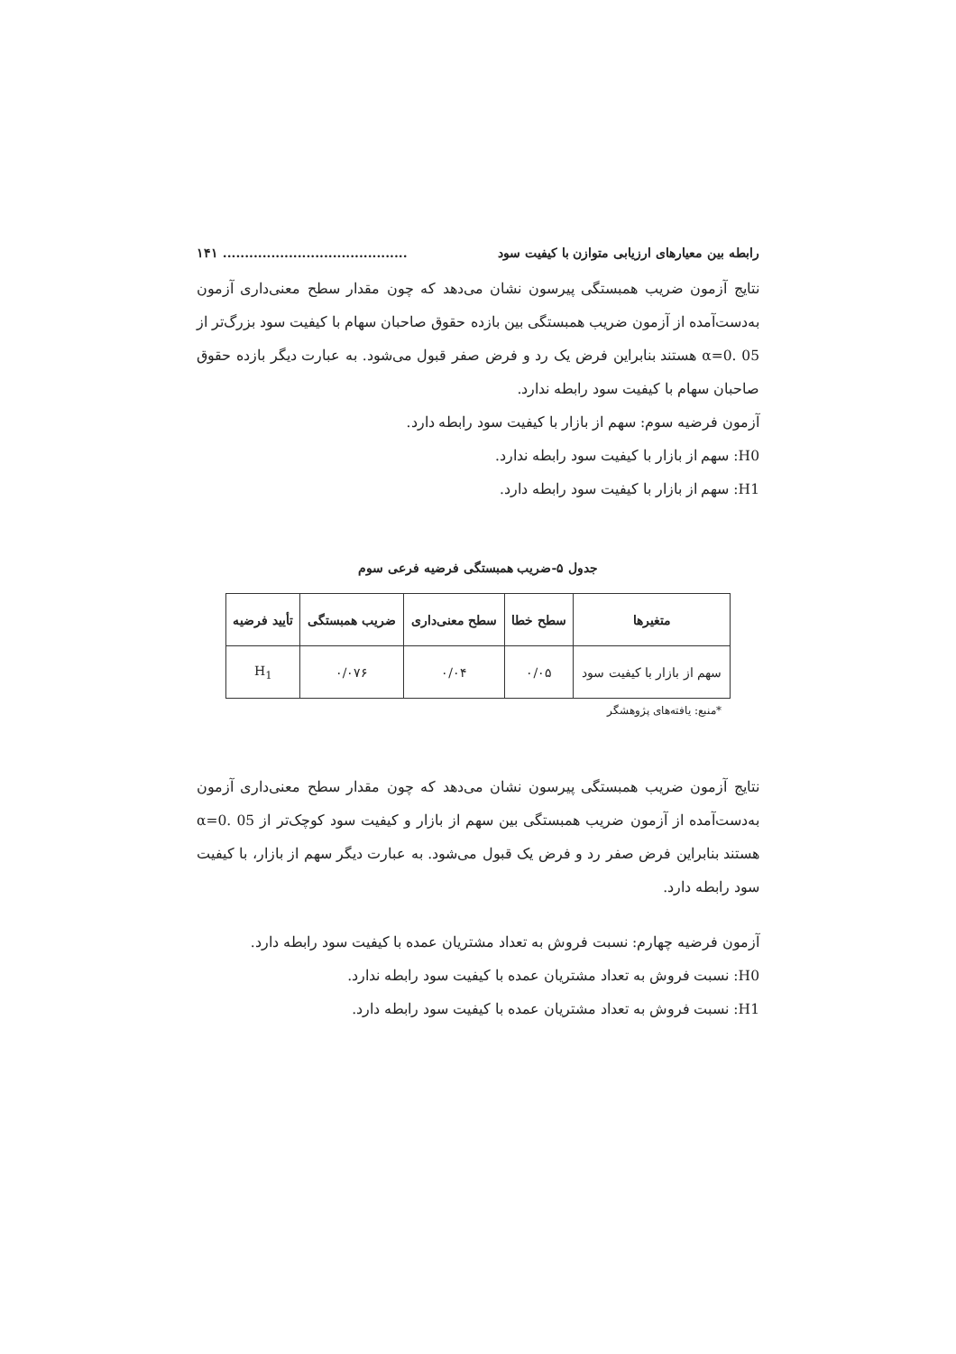رابطه بین معیارهای ارزیابی متوازن با کیفیت سود.......................................... ۱۴۱
نتایج آزمون ضریب همبستگی پیرسون نشان می‌دهد که چون مقدار سطح معنی‌داری آزمون به‌دست‌آمده از آزمون ضریب همبستگی بین بازده حقوق صاحبان سهام با کیفیت سود بزرگ‌تر از α=0. 05 هستند بنابراین فرض یک رد و فرض صفر قبول می‌شود. به عبارت دیگر بازده حقوق صاحبان سهام با کیفیت سود رابطه ندارد.
آزمون فرضیه سوم: سهم از بازار با کیفیت سود رابطه دارد.
H0: سهم از بازار با کیفیت سود رابطه ندارد.
H1: سهم از بازار با کیفیت سود رابطه دارد.
جدول ۵-ضریب همبستگی فرضیه فرعی سوم
| متغیرها | سطح خطا | سطح معنی‌داری | ضریب همبستگی | تأیید فرضیه |
| --- | --- | --- | --- | --- |
| سهم از بازار با کیفیت سود | ۰/۰۵ | ۰/۰۴ | ۰/۰۷۶ | H<sub>1</sub> |
*منبع: یافته‌های پژوهشگر
نتایج آزمون ضریب همبستگی پیرسون نشان می‌دهد که چون مقدار سطح معنی‌داری آزمون به‌دست‌آمده از آزمون ضریب همبستگی بین سهم از بازار و کیفیت سود کوچک‌تر از α=0. 05 هستند بنابراین فرض صفر رد و فرض یک قبول می‌شود. به عبارت دیگر سهم از بازار، با کیفیت سود رابطه دارد.
آزمون فرضیه چهارم: نسبت فروش به تعداد مشتریان عمده با کیفیت سود رابطه دارد.
H0: نسبت فروش به تعداد مشتریان عمده با کیفیت سود رابطه ندارد.
H1: نسبت فروش به تعداد مشتریان عمده با کیفیت سود رابطه دارد.